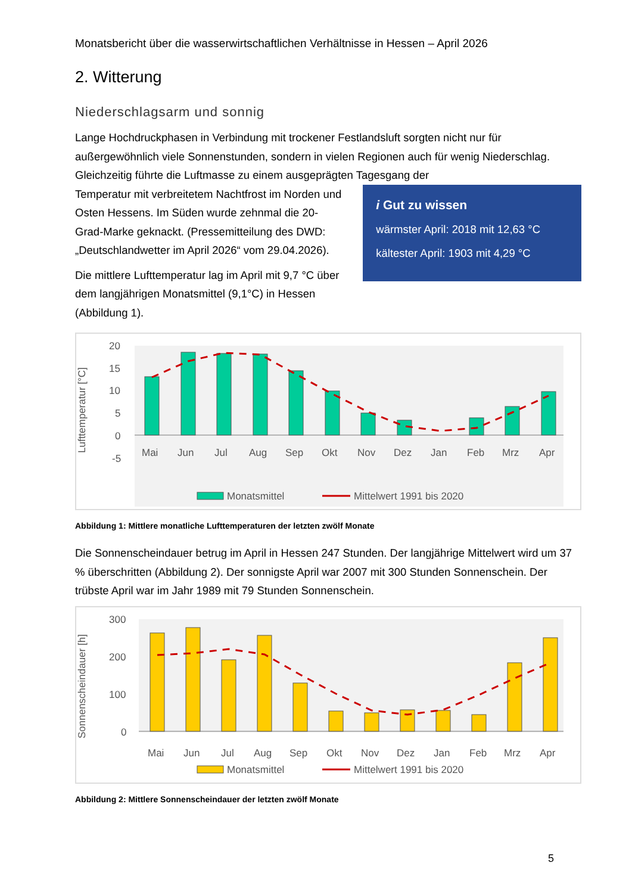Monatsbericht über die wasserwirtschaftlichen Verhältnisse in Hessen – April 2026
2. Witterung
Niederschlagsarm und sonnig
Lange Hochdruckphasen in Verbindung mit trockener Festlandsluft sorgten nicht nur für außergewöhnlich viele Sonnenstunden, sondern in vielen Regionen auch für wenig Niederschlag. Gleichzeitig führte die Luftmasse zu einem ausgeprägten Tagesgang der
Temperatur mit verbreitetem Nachtfrost im Norden und Osten Hessens. Im Süden wurde zehnmal die 20-Grad-Marke geknackt. (Pressemitteilung des DWD: „Deutschlandwetter im April 2026“ vom 29.04.2026).
Die mittlere Lufttemperatur lag im April mit 9,7 °C über dem langjährigen Monatsmittel (9,1°C) in Hessen (Abbildung 1).
i Gut zu wissen
wärmster April: 2018 mit 12,63 °C
kältester April: 1903 mit 4,29 °C
Lufttemperatur [°C]
20
15
10
5
0
-5
Mai
Jun
Jul
Aug
Sep
Okt
Nov
Dez
Jan
Feb
Mrz
Apr
Monatsmittel
Mittelwert 1991 bis 2020
Abbildung 1: Mittlere monatliche Lufttemperaturen der letzten zwölf Monate
Die Sonnenscheindauer betrug im April in Hessen 247 Stunden. Der langjährige Mittelwert wird um 37 % überschritten (Abbildung 2). Der sonnigste April war 2007 mit 300 Stunden Sonnenschein. Der trübste April war im Jahr 1989 mit 79 Stunden Sonnenschein.
Sonnenscheindauer [h]
300
200
100
0
Mai
Jun
Jul
Aug
Sep
Okt
Nov
Dez
Jan
Feb
Mrz
Apr
Monatsmittel
Mittelwert 1991 bis 2020
Abbildung 2: Mittlere Sonnenscheindauer der letzten zwölf Monate
5